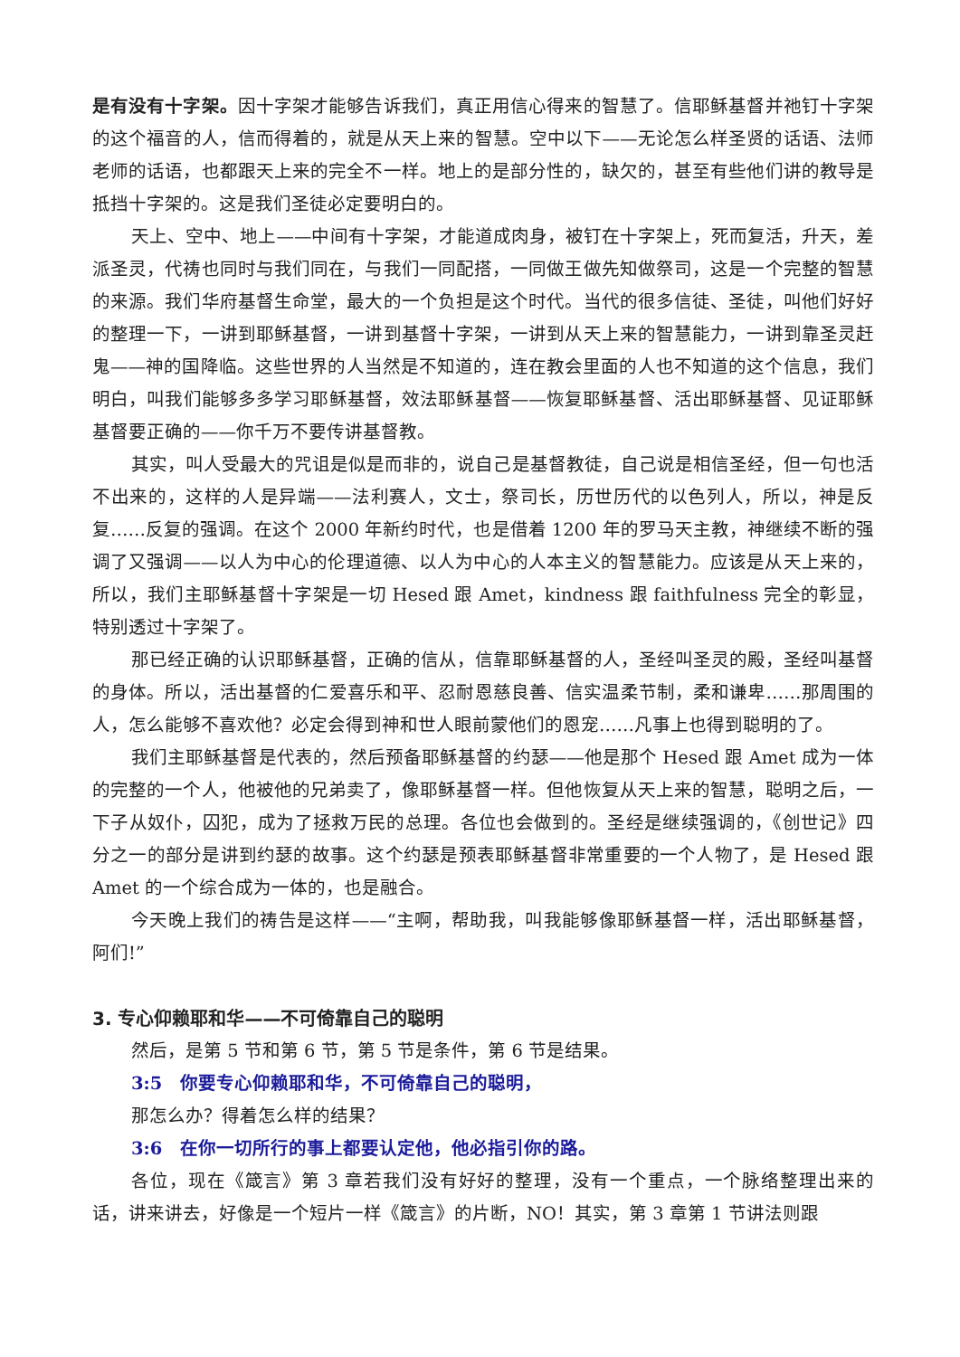是有没有十字架。因十字架才能够告诉我们，真正用信心得来的智慧了。信耶稣基督并祂钉十字架的这个福音的人，信而得着的，就是从天上来的智慧。空中以下——无论怎么样圣贤的话语、法师老师的话语，也都跟天上来的完全不一样。地上的是部分性的，缺欠的，甚至有些他们讲的教导是抵挡十字架的。这是我们圣徒必定要明白的。
天上、空中、地上——中间有十字架，才能道成肉身，被钉在十字架上，死而复活，升天，差派圣灵，代祷也同时与我们同在，与我们一同配搭，一同做王做先知做祭司，这是一个完整的智慧的来源。我们华府基督生命堂，最大的一个负担是这个时代。当代的很多信徒、圣徒，叫他们好好的整理一下，一讲到耶稣基督，一讲到基督十字架，一讲到从天上来的智慧能力，一讲到靠圣灵赶鬼——神的国降临。这些世界的人当然是不知道的，连在教会里面的人也不知道的这个信息，我们明白，叫我们能够多多学习耶稣基督，效法耶稣基督——恢复耶稣基督、活出耶稣基督、见证耶稣基督要正确的——你千万不要传讲基督教。
其实，叫人受最大的咒诅是似是而非的，说自己是基督教徒，自己说是相信圣经，但一句也活不出来的，这样的人是异端——法利赛人，文士，祭司长，历世历代的以色列人，所以，神是反复……反复的强调。在这个 2000 年新约时代，也是借着 1200 年的罗马天主教，神继续不断的强调了又强调——以人为中心的伦理道德、以人为中心的人本主义的智慧能力。应该是从天上来的，所以，我们主耶稣基督十字架是一切 Hesed 跟 Amet，kindness 跟 faithfulness 完全的彰显，特别透过十字架了。
那已经正确的认识耶稣基督，正确的信从，信靠耶稣基督的人，圣经叫圣灵的殿，圣经叫基督的身体。所以，活出基督的仁爱喜乐和平、忍耐恩慈良善、信实温柔节制，柔和谦卑……那周围的人，怎么能够不喜欢他？必定会得到神和世人眼前蒙他们的恩宠……凡事上也得到聪明的了。
我们主耶稣基督是代表的，然后预备耶稣基督的约瑟——他是那个 Hesed 跟 Amet 成为一体的完整的一个人，他被他的兄弟卖了，像耶稣基督一样。但他恢复从天上来的智慧，聪明之后，一下子从奴仆，囚犯，成为了拯救万民的总理。各位也会做到的。圣经是继续强调的，《创世记》四分之一的部分是讲到约瑟的故事。这个约瑟是预表耶稣基督非常重要的一个人物了，是 Hesed 跟 Amet 的一个综合成为一体的，也是融合。
今天晚上我们的祷告是这样——“主啊，帮助我，叫我能够像耶稣基督一样，活出耶稣基督，阿们!”
3. 专心仰赖耶和华——不可倚靠自己的聪明
然后，是第 5 节和第 6 节，第 5 节是条件，第 6 节是结果。
3:5　你要专心仰赖耶和华，不可倚靠自己的聪明，
那怎么办？得着怎么样的结果？
3:6　在你一切所行的事上都要认定他，他必指引你的路。
各位，现在《箴言》第 3 章若我们没有好好的整理，没有一个重点，一个脉络整理出来的话，讲来讲去，好像是一个短片一样《箴言》的片断，NO！其实，第 3 章第 1 节讲法则跟